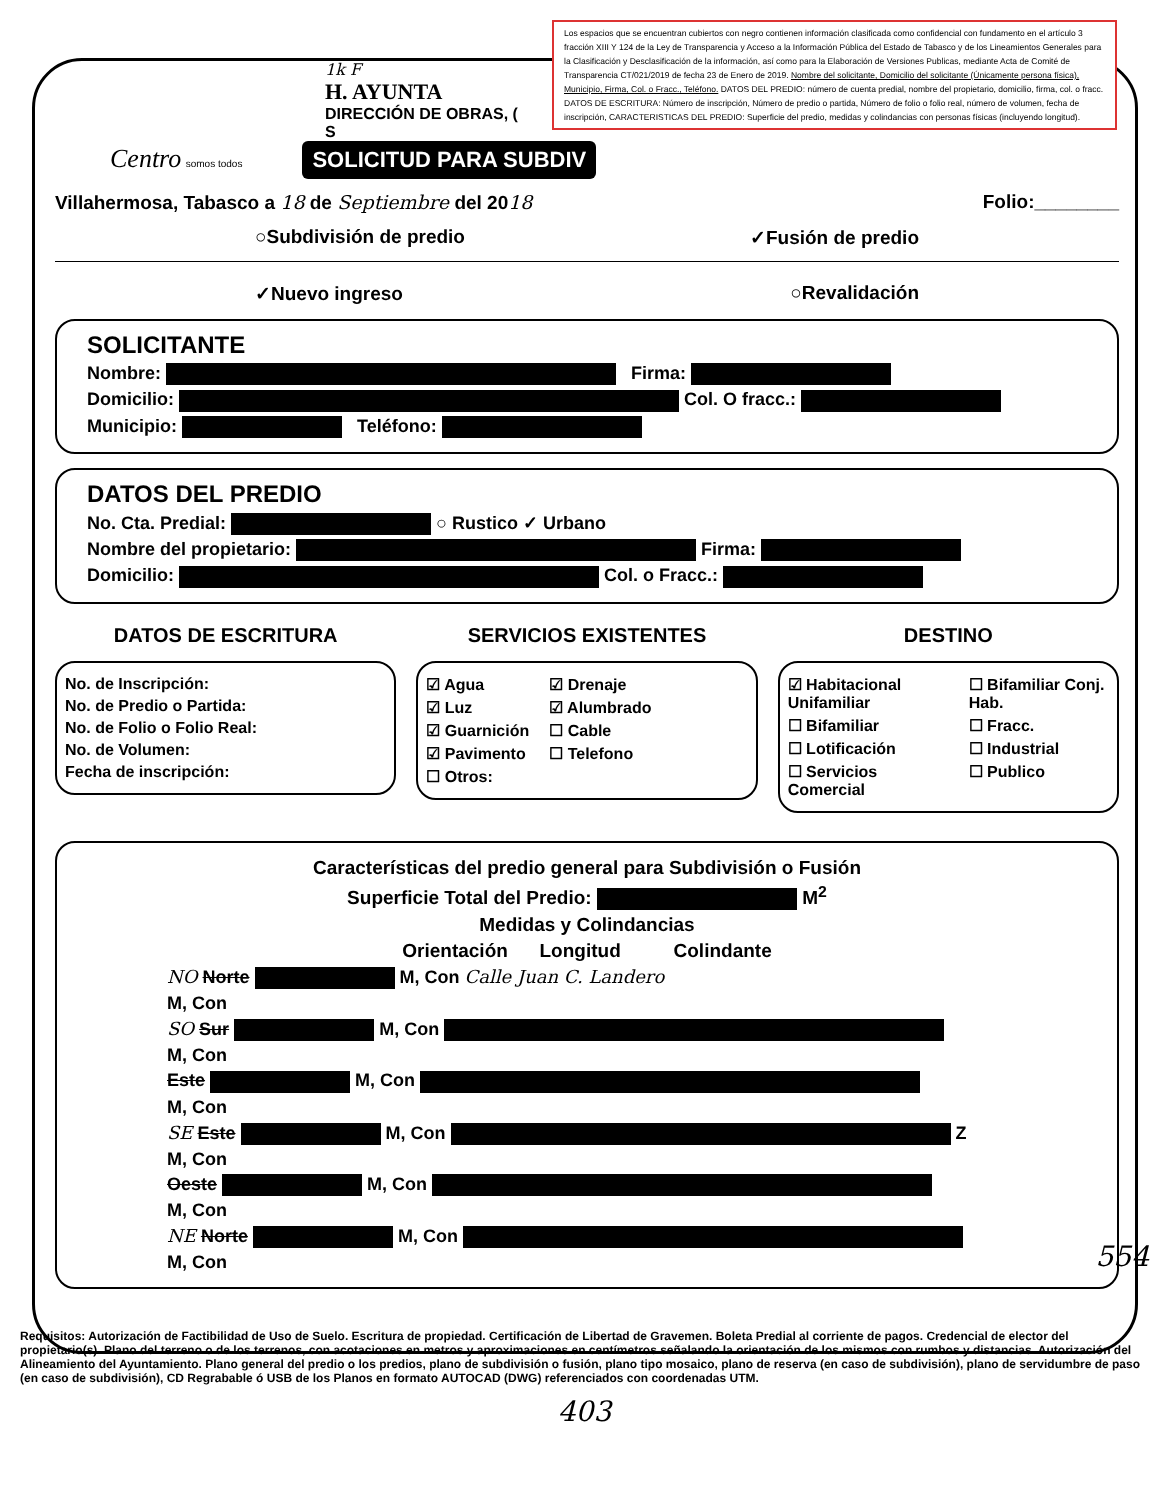Los espacios que se encuentran cubiertos con negro contienen información clasificada como confidencial con fundamento en el artículo 3 fracción XIII Y 124 de la Ley de Transparencia y Acceso a la Información Pública del Estado de Tabasco y de los Lineamientos Generales para la Clasificación y Desclasificación de la información, así como para la Elaboración de Versiones Publicas, mediante Acta de Comité de Transparencia CT/021/2019 de fecha 23 de Enero de 2019. Nombre del solicitante, Domicilio del solicitante (Únicamente persona física), Municipio, Firma, Col. o Fracc., Teléfono. DATOS DEL PREDIO: número de cuenta predial, nombre del propietario, domicilio, firma, col. o fracc. DATOS DE ESCRITURA: Número de inscripción, Número de predio o partida, Número de folio o folio real, número de volumen, fecha de inscripción, CARACTERISTICAS DEL PREDIO: Superficie del predio, medidas y colindancias con personas físicas (incluyendo longitud).
1k F
H. AYUNTA
DIRECCIÓN DE OBRAS, (
S
Centro somos todos SOLICITUD PARA SUBDIV
Villahermosa, Tabasco a 18 de Septiembre del 2018 Folio:________
○Subdivisión de predio ✓Fusión de predio
✓Nuevo ingreso ○Revalidación
SOLICITANTE
Nombre: Firma:
Domicilio: Col. O fracc.:
Municipio: Teléfono:
DATOS DEL PREDIO
No. Cta. Predial: ○ Rustico ✓ Urbano
Nombre del propietario: Firma:
Domicilio: Col. o Fracc.:
DATOS DE ESCRITURA
No. de Inscripción:
No. de Predio o Partida:
No. de Folio o Folio Real:
No. de Volumen:
Fecha de inscripción:
SERVICIOS EXISTENTES
☑ Agua
☑ Luz
☑ Guarnición
☑ Pavimento
☐ Otros:
☑ Drenaje
☑ Alumbrado
☐ Cable
☐ Telefono
DESTINO
☑ Habitacional Unifamiliar
☐ Bifamiliar
☐ Lotificación
☐ Servicios Comercial
☐ Bifamiliar Conj. Hab.
☐ Fracc.
☐ Industrial
☐ Publico
Características del predio general para Subdivisión o Fusión
Superficie Total del Predio: M<sup>2</sup>
Medidas y Colindancias
Orientación Longitud Colindante
NO Norte M, Con Calle Juan C. Landero
M, Con
SO Sur M, Con
M, Con
Este M, Con
M, Con
SE Este M, Con Z
M, Con
Oeste M, Con
M, Con
NE Norte M, Con
M, Con
Requisitos: Autorización de Factibilidad de Uso de Suelo. Escritura de propiedad. Certificación de Libertad de Gravemen. Boleta Predial al corriente de pagos. Credencial de elector del propietario(s). Plano del terreno o de los terrenos, con acotaciones en metros y aproximaciones en centímetros señalando la orientación de los mismos con rumbos y distancias. Autorización del Alineamiento del Ayuntamiento. Plano general del predio o los predios, plano de subdivisión o fusión, plano tipo mosaico, plano de reserva (en caso de subdivisión), plano de servidumbre de paso (en caso de subdivisión), CD Regrabable ó USB de los Planos en formato AUTOCAD (DWG) referenciados con coordenadas UTM.
403
554